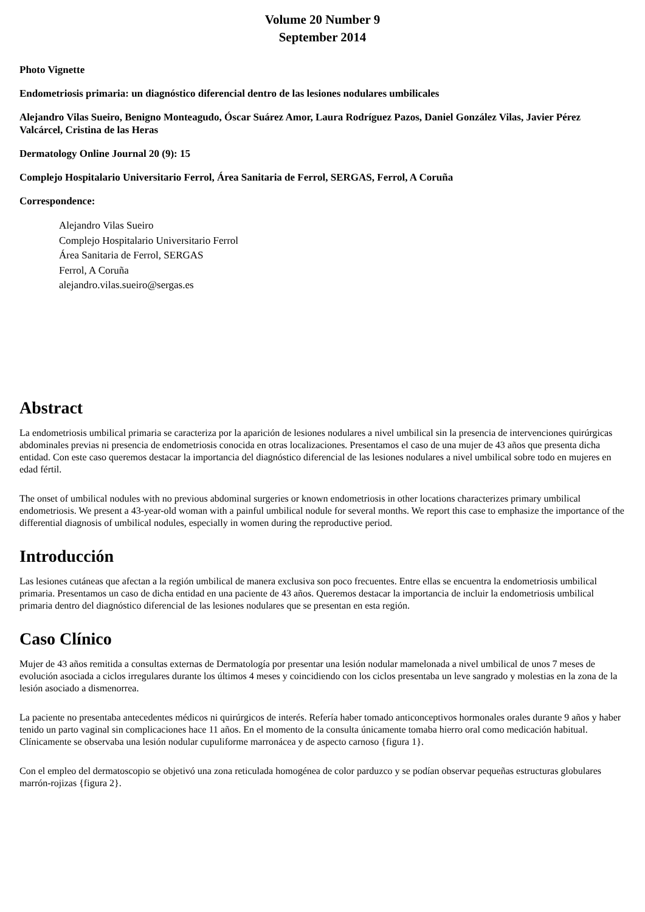Volume 20 Number 9
September 2014
Photo Vignette
Endometriosis primaria: un diagnóstico diferencial dentro de las lesiones nodulares umbilicales
Alejandro Vilas Sueiro, Benigno Monteagudo, Óscar Suárez Amor, Laura Rodríguez Pazos, Daniel González Vilas, Javier Pérez Valcárcel, Cristina de las Heras
Dermatology Online Journal 20 (9): 15
Complejo Hospitalario Universitario Ferrol, Área Sanitaria de Ferrol, SERGAS, Ferrol, A Coruña
Correspondence:
Alejandro Vilas Sueiro
Complejo Hospitalario Universitario Ferrol
Área Sanitaria de Ferrol, SERGAS
Ferrol, A Coruña
alejandro.vilas.sueiro@sergas.es
Abstract
La endometriosis umbilical primaria se caracteriza por la aparición de lesiones nodulares a nivel umbilical sin la presencia de intervenciones quirúrgicas abdominales previas ni presencia de endometriosis conocida en otras localizaciones. Presentamos el caso de una mujer de 43 años que presenta dicha entidad. Con este caso queremos destacar la importancia del diagnóstico diferencial de las lesiones nodulares a nivel umbilical sobre todo en mujeres en edad fértil.
The onset of umbilical nodules with no previous abdominal surgeries or known endometriosis in other locations characterizes primary umbilical endometriosis. We present a 43-year-old woman with a painful umbilical nodule for several months. We report this case to emphasize the importance of the differential diagnosis of umbilical nodules, especially in women during the reproductive period.
Introducción
Las lesiones cutáneas que afectan a la región umbilical de manera exclusiva son poco frecuentes. Entre ellas se encuentra la endometriosis umbilical primaria. Presentamos un caso de dicha entidad en una paciente de 43 años. Queremos destacar la importancia de incluir la endometriosis umbilical primaria dentro del diagnóstico diferencial de las lesiones nodulares que se presentan en esta región.
Caso Clínico
Mujer de 43 años remitida a consultas externas de Dermatología por presentar una lesión nodular mamelonada a nivel umbilical de unos 7 meses de evolución asociada a ciclos irregulares durante los últimos 4 meses y coincidiendo con los ciclos presentaba un leve sangrado y molestias en la zona de la lesión asociado a dismenorrea.
La paciente no presentaba antecedentes médicos ni quirúrgicos de interés. Refería haber tomado anticonceptivos hormonales orales durante 9 años y haber tenido un parto vaginal sin complicaciones hace 11 años. En el momento de la consulta únicamente tomaba hierro oral como medicación habitual. Clínicamente se observaba una lesión nodular cupuliforme marronácea y de aspecto carnoso {figura 1}.
Con el empleo del dermatoscopio se objetivó una zona reticulada homogénea de color parduzco y se podían observar pequeñas estructuras globulares marrón-rojizas {figura 2}.